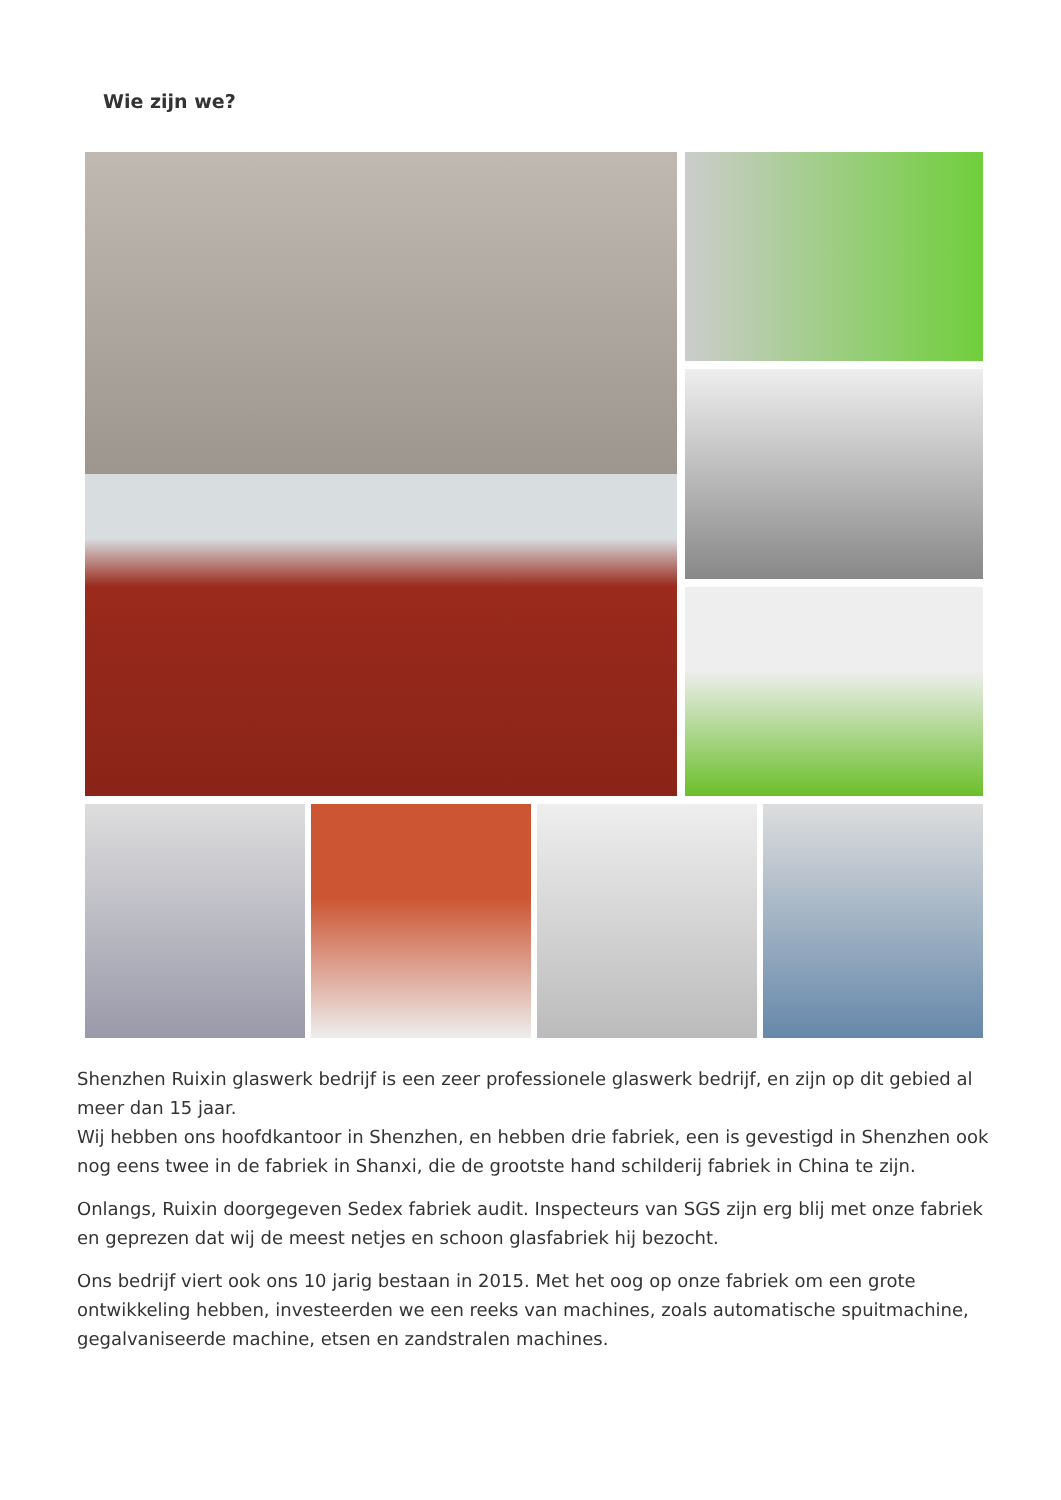Wie zijn we?
Shenzhen Ruixin glaswerk bedrijf is een zeer professionele glaswerk bedrijf, en zijn op dit gebied al meer dan 15 jaar.
Wij hebben ons hoofdkantoor in Shenzhen, en hebben drie fabriek, een is gevestigd in Shenzhen ook nog eens twee in de fabriek in Shanxi, die de grootste hand schilderij fabriek in China te zijn.
Onlangs, Ruixin doorgegeven Sedex fabriek audit. Inspecteurs van SGS zijn erg blij met onze fabriek en geprezen dat wij de meest netjes en schoon glasfabriek hij bezocht.
Ons bedrijf viert ook ons 10 jarig bestaan in 2015. Met het oog op onze fabriek om een grote ontwikkeling hebben, investeerden we een reeks van machines, zoals automatische spuitmachine, gegalvaniseerde machine, etsen en zandstralen machines.